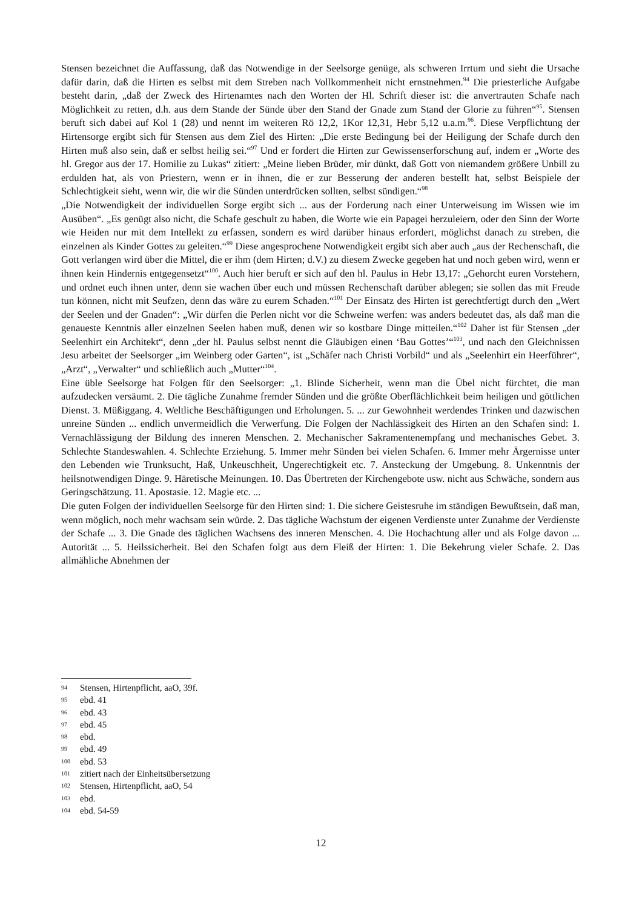Stensen bezeichnet die Auffassung, daß das Notwendige in der Seelsorge genüge, als schweren Irrtum und sieht die Ursache dafür darin, daß die Hirten es selbst mit dem Streben nach Vollkommenheit nicht ernstnehmen.<sup>94</sup> Die priesterliche Aufgabe besteht darin, „daß der Zweck des Hirtenamtes nach den Worten der Hl. Schrift dieser ist: die anvertrauten Schafe nach Möglichkeit zu retten, d.h. aus dem Stande der Sünde über den Stand der Gnade zum Stand der Glorie zu führen“<sup>95</sup>. Stensen beruft sich dabei auf Kol 1 (28) und nennt im weiteren Rö 12,2, 1Kor 12,31, Hebr 5,12 u.a.m.<sup>96</sup>. Diese Verpflichtung der Hirtensorge ergibt sich für Stensen aus dem Ziel des Hirten: „Die erste Bedingung bei der Heiligung der Schafe durch den Hirten muß also sein, daß er selbst heilig sei.“<sup>97</sup> Und er fordert die Hirten zur Gewissenserforschung auf, indem er „Worte des hl. Gregor aus der 17. Homilie zu Lukas“ zitiert: „Meine lieben Brüder, mir dünkt, daß Gott von niemandem größere Unbill zu erdulden hat, als von Priestern, wenn er in ihnen, die er zur Besserung der anderen bestellt hat, selbst Beispiele der Schlechtigkeit sieht, wenn wir, die wir die Sünden unterdrücken sollten, selbst sündigen.“<sup>98</sup>
„Die Notwendigkeit der individuellen Sorge ergibt sich ... aus der Forderung nach einer Unterweisung im Wissen wie im Ausüben“. „Es genügt also nicht, die Schafe geschult zu haben, die Worte wie ein Papagei herzuleiern, oder den Sinn der Worte wie Heiden nur mit dem Intellekt zu erfassen, sondern es wird darüber hinaus erfordert, möglichst danach zu streben, die einzelnen als Kinder Gottes zu geleiten.“<sup>99</sup> Diese angesprochene Notwendigkeit ergibt sich aber auch „aus der Rechenschaft, die Gott verlangen wird über die Mittel, die er ihm (dem Hirten; d.V.) zu diesem Zwecke gegeben hat und noch geben wird, wenn er ihnen kein Hindernis entgegensetzt“<sup>100</sup>. Auch hier beruft er sich auf den hl. Paulus in Hebr 13,17: „Gehorcht euren Vorstehern, und ordnet euch ihnen unter, denn sie wachen über euch und müssen Rechenschaft darüber ablegen; sie sollen das mit Freude tun können, nicht mit Seufzen, denn das wäre zu eurem Schaden.“<sup>101</sup> Der Einsatz des Hirten ist gerechtfertigt durch den „Wert der Seelen und der Gnaden“: „Wir dürfen die Perlen nicht vor die Schweine werfen: was anders bedeutet das, als daß man die genaueste Kenntnis aller einzelnen Seelen haben muß, denen wir so kostbare Dinge mitteilen.“<sup>102</sup> Daher ist für Stensen „der Seelenhirt ein Architekt“, denn „der hl. Paulus selbst nennt die Gläubigen einen ‘Bau Gottes’“<sup>103</sup>, und nach den Gleichnissen Jesu arbeitet der Seelsorger „im Weinberg oder Garten“, ist „Schäfer nach Christi Vorbild“ und als „Seelenhirt ein Heerführer“, „Arzt“, „Verwalter“ und schließlich auch „Mutter“<sup>104</sup>.
Eine üble Seelsorge hat Folgen für den Seelsorger: „1. Blinde Sicherheit, wenn man die Übel nicht fürchtet, die man aufzudecken versäumt. 2. Die tägliche Zunahme fremder Sünden und die größte Oberflächlichkeit beim heiligen und göttlichen Dienst. 3. Müßiggang. 4. Weltliche Beschäftigungen und Erholungen. 5. ... zur Gewohnheit werdendes Trinken und dazwischen unreine Sünden ... endlich unvermeidlich die Verwerfung. Die Folgen der Nachlässigkeit des Hirten an den Schafen sind: 1. Vernachlässigung der Bildung des inneren Menschen. 2. Mechanischer Sakramentenempfang und mechanisches Gebet. 3. Schlechte Standeswahlen. 4. Schlechte Erziehung. 5. Immer mehr Sünden bei vielen Schafen. 6. Immer mehr Ärgernisse unter den Lebenden wie Trunksucht, Haß, Unkeuschheit, Ungerechtigkeit etc. 7. Ansteckung der Umgebung. 8. Unkenntnis der heilsnotwendigen Dinge. 9. Häretische Meinungen. 10. Das Übertreten der Kirchengebote usw. nicht aus Schwäche, sondern aus Geringschätzung. 11. Apostasie. 12. Magie etc. ...
Die guten Folgen der individuellen Seelsorge für den Hirten sind: 1. Die sichere Geistesruhe im ständigen Bewußtsein, daß man, wenn möglich, noch mehr wachsam sein würde. 2. Das tägliche Wachstum der eigenen Verdienste unter Zunahme der Verdienste der Schafe ... 3. Die Gnade des täglichen Wachsens des inneren Menschen. 4. Die Hochachtung aller und als Folge davon ... Autorität ... 5. Heilssicherheit. Bei den Schafen folgt aus dem Fleiß der Hirten: 1. Die Bekehrung vieler Schafe. 2. Das allmähliche Abnehmen der
94 Stensen, Hirtenpflicht, aaO, 39f.
95 ebd. 41
96 ebd. 43
97 ebd. 45
98 ebd.
99 ebd. 49
100 ebd. 53
101 zitiert nach der Einheitsübersetzung
102 Stensen, Hirtenpflicht, aaO, 54
103 ebd.
104 ebd. 54-59
12